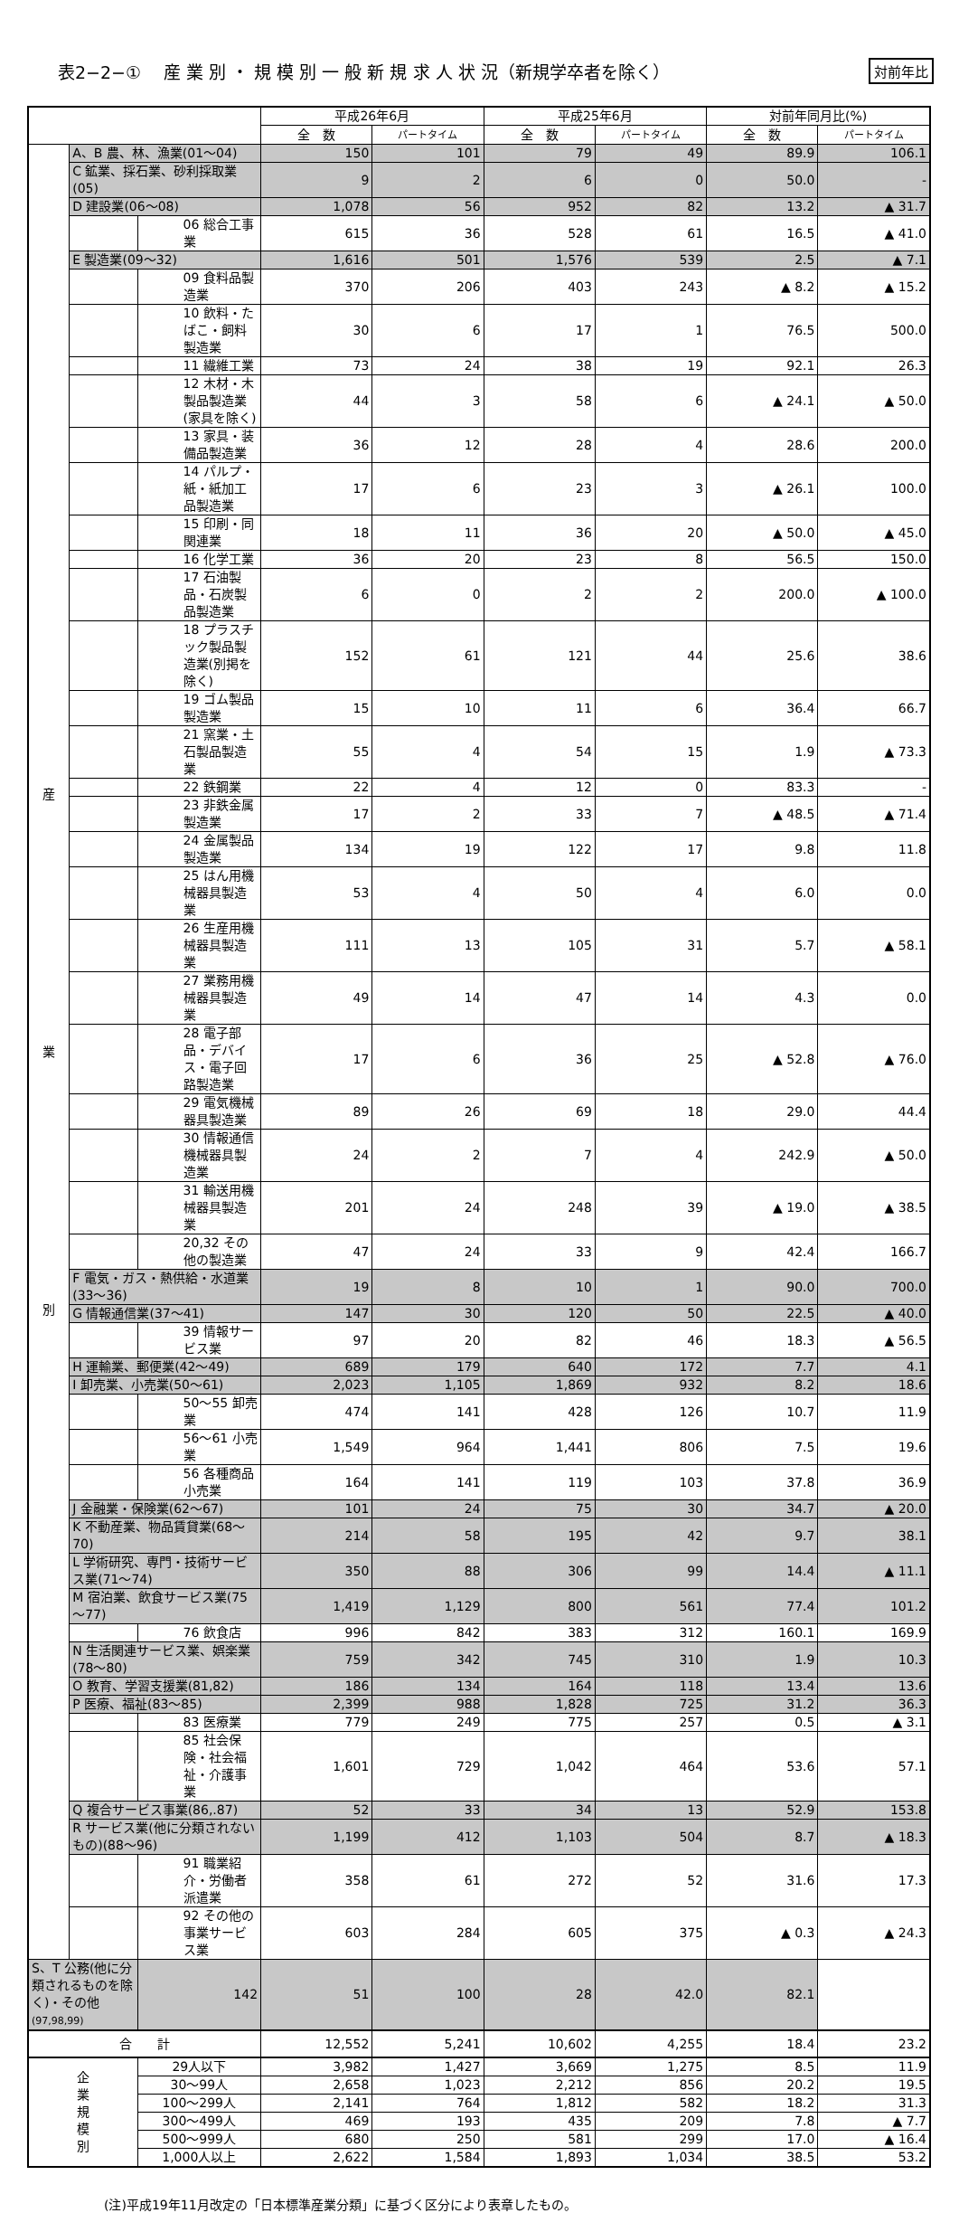表2−2−①　 産 業 別 ・ 規 模 別 一 般 新 規 求 人 状 況（新規学卒者を除く）
対前年比
| | | | 平成26年6月 | | 平成25年6月 | | 対前年同月比(%) | |
| --- | --- | --- | --- | --- | --- | --- | --- | --- |
| | | | 全 数 | パートタイム | 全 数 | パートタイム | 全 数 | パートタイム |
| 産 業 別 | A、B 農、林、漁業(01～04) | | 150 | 101 | 79 | 49 | 89.9 | 106.1 |
| | C 鉱業、採石業、砂利採取業(05) | | 9 | 2 | 6 | 0 | 50.0 | - |
| | D 建設業(06～08) | | 1,078 | 56 | 952 | 82 | 13.2 | ▲ 31.7 |
| | | 06 総合工事業 | 615 | 36 | 528 | 61 | 16.5 | ▲ 41.0 |
| | E 製造業(09～32) | | 1,616 | 501 | 1,576 | 539 | 2.5 | ▲ 7.1 |
| | | 09 食料品製造業 | 370 | 206 | 403 | 243 | ▲ 8.2 | ▲ 15.2 |
| | | 10 飲料・たばこ・飼料製造業 | 30 | 6 | 17 | 1 | 76.5 | 500.0 |
| | | 11 繊維工業 | 73 | 24 | 38 | 19 | 92.1 | 26.3 |
| | | 12 木材・木製品製造業(家具を除く) | 44 | 3 | 58 | 6 | ▲ 24.1 | ▲ 50.0 |
| | | 13 家具・装備品製造業 | 36 | 12 | 28 | 4 | 28.6 | 200.0 |
| | | 14 パルプ・紙・紙加工品製造業 | 17 | 6 | 23 | 3 | ▲ 26.1 | 100.0 |
| | | 15 印刷・同関連業 | 18 | 11 | 36 | 20 | ▲ 50.0 | ▲ 45.0 |
| | | 16 化学工業 | 36 | 20 | 23 | 8 | 56.5 | 150.0 |
| | | 17 石油製品・石炭製品製造業 | 6 | 0 | 2 | 2 | 200.0 | ▲ 100.0 |
| | | 18 プラスチック製品製造業(別掲を除く) | 152 | 61 | 121 | 44 | 25.6 | 38.6 |
| | | 19 ゴム製品製造業 | 15 | 10 | 11 | 6 | 36.4 | 66.7 |
| | | 21 窯業・土石製品製造業 | 55 | 4 | 54 | 15 | 1.9 | ▲ 73.3 |
| | | 22 鉄鋼業 | 22 | 4 | 12 | 0 | 83.3 | - |
| | | 23 非鉄金属製造業 | 17 | 2 | 33 | 7 | ▲ 48.5 | ▲ 71.4 |
| | | 24 金属製品製造業 | 134 | 19 | 122 | 17 | 9.8 | 11.8 |
| | | 25 はん用機械器具製造業 | 53 | 4 | 50 | 4 | 6.0 | 0.0 |
| | | 26 生産用機械器具製造業 | 111 | 13 | 105 | 31 | 5.7 | ▲ 58.1 |
| | | 27 業務用機械器具製造業 | 49 | 14 | 47 | 14 | 4.3 | 0.0 |
| | | 28 電子部品・デバイス・電子回路製造業 | 17 | 6 | 36 | 25 | ▲ 52.8 | ▲ 76.0 |
| | | 29 電気機械器具製造業 | 89 | 26 | 69 | 18 | 29.0 | 44.4 |
| | | 30 情報通信機械器具製造業 | 24 | 2 | 7 | 4 | 242.9 | ▲ 50.0 |
| | | 31 輸送用機械器具製造業 | 201 | 24 | 248 | 39 | ▲ 19.0 | ▲ 38.5 |
| | | 20,32 その他の製造業 | 47 | 24 | 33 | 9 | 42.4 | 166.7 |
| | F 電気・ガス・熱供給・水道業(33～36) | | 19 | 8 | 10 | 1 | 90.0 | 700.0 |
| | G 情報通信業(37～41) | | 147 | 30 | 120 | 50 | 22.5 | ▲ 40.0 |
| | | 39 情報サービス業 | 97 | 20 | 82 | 46 | 18.3 | ▲ 56.5 |
| | H 運輸業、郵便業(42～49) | | 689 | 179 | 640 | 172 | 7.7 | 4.1 |
| | I 卸売業、小売業(50～61) | | 2,023 | 1,105 | 1,869 | 932 | 8.2 | 18.6 |
| | | 50～55 卸売業 | 474 | 141 | 428 | 126 | 10.7 | 11.9 |
| | | 56～61 小売業 | 1,549 | 964 | 1,441 | 806 | 7.5 | 19.6 |
| | | 56 各種商品小売業 | 164 | 141 | 119 | 103 | 37.8 | 36.9 |
| | J 金融業・保険業(62～67) | | 101 | 24 | 75 | 30 | 34.7 | ▲ 20.0 |
| | K 不動産業、物品賃貸業(68～70) | | 214 | 58 | 195 | 42 | 9.7 | 38.1 |
| | L 学術研究、専門・技術サービス業(71～74) | | 350 | 88 | 306 | 99 | 14.4 | ▲ 11.1 |
| | M 宿泊業、飲食サービス業(75～77) | | 1,419 | 1,129 | 800 | 561 | 77.4 | 101.2 |
| | | 76 飲食店 | 996 | 842 | 383 | 312 | 160.1 | 169.9 |
| | N 生活関連サービス業、娯楽業(78～80) | | 759 | 342 | 745 | 310 | 1.9 | 10.3 |
| | O 教育、学習支援業(81,82) | | 186 | 134 | 164 | 118 | 13.4 | 13.6 |
| | P 医療、福祉(83～85) | | 2,399 | 988 | 1,828 | 725 | 31.2 | 36.3 |
| | | 83 医療業 | 779 | 249 | 775 | 257 | 0.5 | ▲ 3.1 |
| | | 85 社会保険・社会福祉・介護事業 | 1,601 | 729 | 1,042 | 464 | 53.6 | 57.1 |
| | Q 複合サービス事業(86,.87) | | 52 | 33 | 34 | 13 | 52.9 | 153.8 |
| | R サービス業(他に分類されないもの)(88～96) | | 1,199 | 412 | 1,103 | 504 | 8.7 | ▲ 18.3 |
| | | 91 職業紹介・労働者派遣業 | 358 | 61 | 272 | 52 | 31.6 | 17.3 |
| | | 92 その他の事業サービス業 | 603 | 284 | 605 | 375 | ▲ 0.3 | ▲ 24.3 |
| S、T 公務(他に分類されるものを除く)・その他 (97,98,99) | | 142 | 51 | 100 | 28 | 42.0 | 82.1 | |
| 合 計 | | | 12,552 | 5,241 | 10,602 | 4,255 | 18.4 | 23.2 |
| 企 業 規 模 別 | | 29人以下 | 3,982 | 1,427 | 3,669 | 1,275 | 8.5 | 11.9 |
| | | 30～99人 | 2,658 | 1,023 | 2,212 | 856 | 20.2 | 19.5 |
| | | 100～299人 | 2,141 | 764 | 1,812 | 582 | 18.2 | 31.3 |
| | | 300～499人 | 469 | 193 | 435 | 209 | 7.8 | ▲ 7.7 |
| | | 500～999人 | 680 | 250 | 581 | 299 | 17.0 | ▲ 16.4 |
| | | 1,000人以上 | 2,622 | 1,584 | 1,893 | 1,034 | 38.5 | 53.2 |
(注)平成19年11月改定の「日本標準産業分類」に基づく区分により表章したもの。